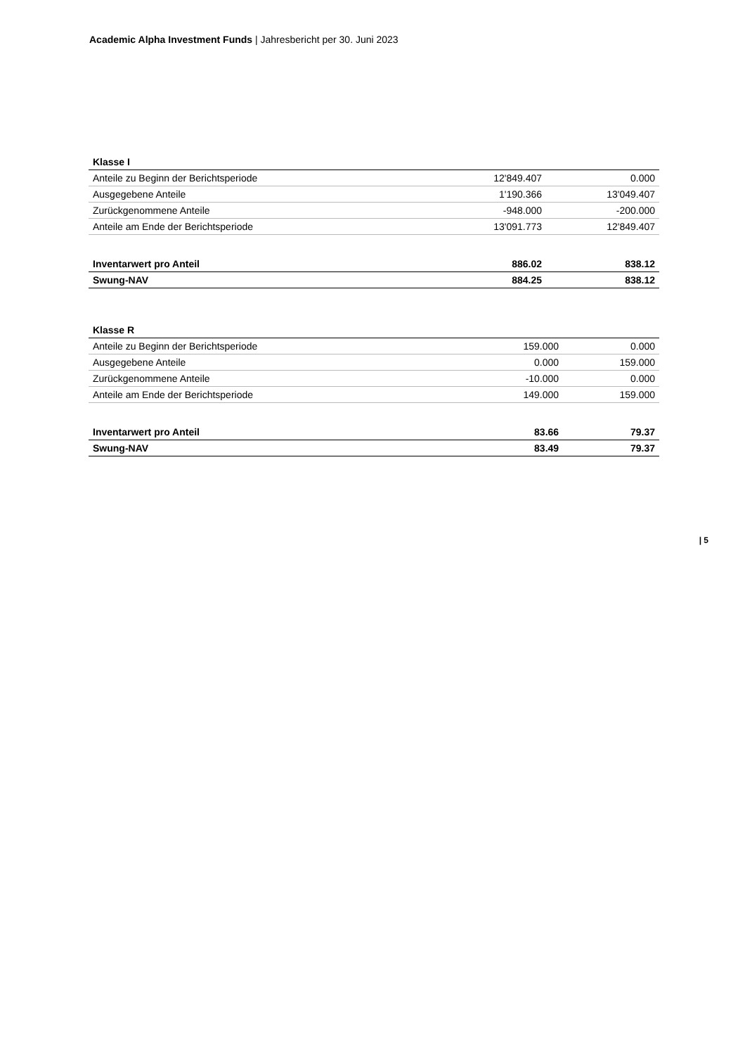Academic Alpha Investment Funds | Jahresbericht per 30. Juni 2023
| Klasse I | | |
| --- | --- | --- |
| Anteile zu Beginn der Berichtsperiode | 12'849.407 | 0.000 |
| Ausgegebene Anteile | 1'190.366 | 13'049.407 |
| Zurückgenommene Anteile | -948.000 | -200.000 |
| Anteile am Ende der Berichtsperiode | 13'091.773 | 12'849.407 |
| Inventarwert pro Anteil | 886.02 | 838.12 |
| Swung-NAV | 884.25 | 838.12 |
| Klasse R | | |
| --- | --- | --- |
| Anteile zu Beginn der Berichtsperiode | 159.000 | 0.000 |
| Ausgegebene Anteile | 0.000 | 159.000 |
| Zurückgenommene Anteile | -10.000 | 0.000 |
| Anteile am Ende der Berichtsperiode | 149.000 | 159.000 |
| Inventarwert pro Anteil | 83.66 | 79.37 |
| Swung-NAV | 83.49 | 79.37 |
| 5